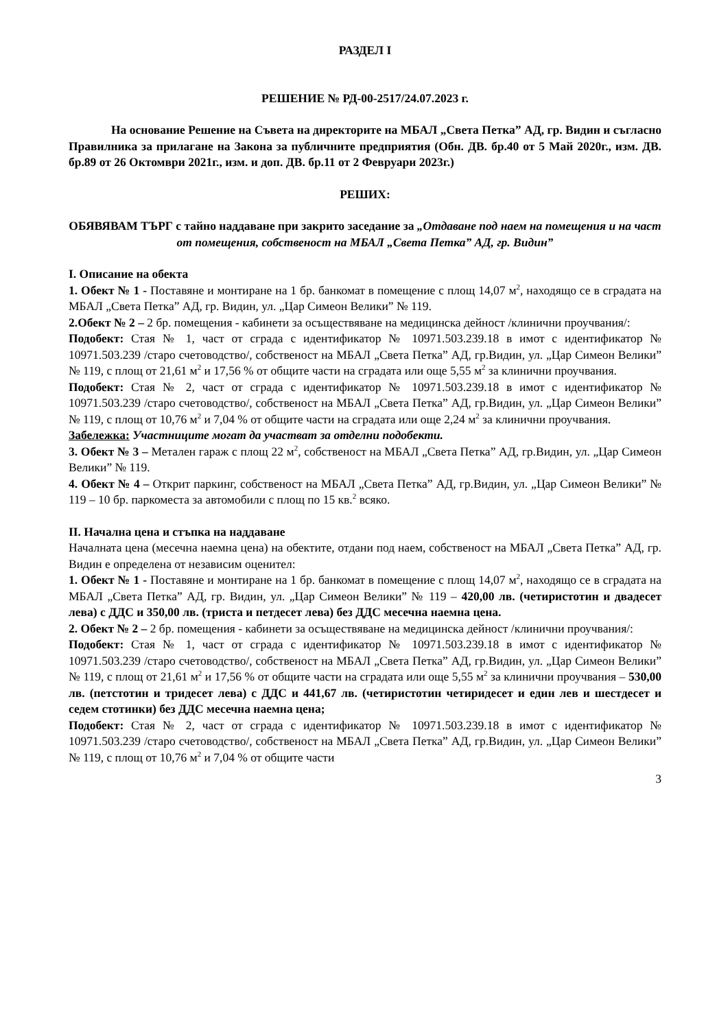РАЗДЕЛ I
РЕШЕНИЕ № РД-00-2517/24.07.2023 г.
На основание Решение на Съвета на директорите на МБАЛ „Света Петка” АД, гр. Видин и съгласно Правилника за прилагане на Закона за публичните предприятия (Обн. ДВ. бр.40 от 5 Май 2020г., изм. ДВ. бр.89 от 26 Октомври 2021г., изм. и доп. ДВ. бр.11 от 2 Февруари 2023г.)
РЕШИХ:
ОБЯВЯВАМ ТЪРГ с тайно наддаване при закрито заседание за „Отдаване под наем на помещения и на част от помещения, собственост на МБАЛ „Света Петка” АД, гр. Видин”
I. Описание на обекта
1. Обект № 1 - Поставяне и монтиране на 1 бр. банкомат в помещение с площ 14,07 м<sup>2</sup>, находящо се в сградата на МБАЛ „Света Петка” АД, гр. Видин, ул. „Цар Симеон Велики” № 119.
2.Обект № 2 – 2 бр. помещения - кабинети за осъществяване на медицинска дейност /клинични проучвания/:
Подобект: Стая № 1, част от сграда с идентификатор № 10971.503.239.18 в имот с идентификатор № 10971.503.239 /старо счетоводство/, собственост на МБАЛ „Света Петка” АД, гр.Видин, ул. „Цар Симеон Велики” № 119, с площ от 21,61 м<sup>2</sup> и 17,56 % от общите части на сградата или още 5,55 м<sup>2</sup> за клинични проучвания.
Подобект: Стая № 2, част от сграда с идентификатор № 10971.503.239.18 в имот с идентификатор № 10971.503.239 /старо счетоводство/, собственост на МБАЛ „Света Петка” АД, гр.Видин, ул. „Цар Симеон Велики” № 119, с площ от 10,76 м<sup>2</sup> и 7,04 % от общите части на сградата или още 2,24 м<sup>2</sup> за клинични проучвания.
Забележка: Участниците могат да участват за отделни подобекти.
3. Обект № 3 – Метален гараж с площ 22 м<sup>2</sup>, собственост на МБАЛ „Света Петка” АД, гр.Видин, ул. „Цар Симеон Велики” № 119.
4. Обект № 4 – Открит паркинг, собственост на МБАЛ „Света Петка” АД, гр.Видин, ул. „Цар Симеон Велики” № 119 – 10 бр. паркоместа за автомобили с площ по 15 кв.<sup>2</sup> всяко.
II. Начална цена и стъпка на наддаване
Началната цена (месечна наемна цена) на обектите, отдани под наем, собственост на МБАЛ „Света Петка” АД, гр. Видин е определена от независим оценител:
1. Обект № 1 - Поставяне и монтиране на 1 бр. банкомат в помещение с площ 14,07 м<sup>2</sup>, находящо се в сградата на МБАЛ „Света Петка” АД, гр. Видин, ул. „Цар Симеон Велики” № 119 – 420,00 лв. (четиристотин и двадесет лева) с ДДС и 350,00 лв. (триста и петдесет лева) без ДДС месечна наемна цена.
2. Обект № 2 – 2 бр. помещения - кабинети за осъществяване на медицинска дейност /клинични проучвания/:
Подобект: Стая № 1, част от сграда с идентификатор № 10971.503.239.18 в имот с идентификатор № 10971.503.239 /старо счетоводство/, собственост на МБАЛ „Света Петка” АД, гр.Видин, ул. „Цар Симеон Велики” № 119, с площ от 21,61 м<sup>2</sup> и 17,56 % от общите части на сградата или още 5,55 м<sup>2</sup> за клинични проучвания – 530,00 лв. (петстотин и тридесет лева) с ДДС и 441,67 лв. (четиристотин четиридесет и един лев и шестдесет и седем стотинки) без ДДС месечна наемна цена;
Подобект: Стая № 2, част от сграда с идентификатор № 10971.503.239.18 в имот с идентификатор № 10971.503.239 /старо счетоводство/, собственост на МБАЛ „Света Петка” АД, гр.Видин, ул. „Цар Симеон Велики” № 119, с площ от 10,76 м<sup>2</sup> и 7,04 % от общите части
3